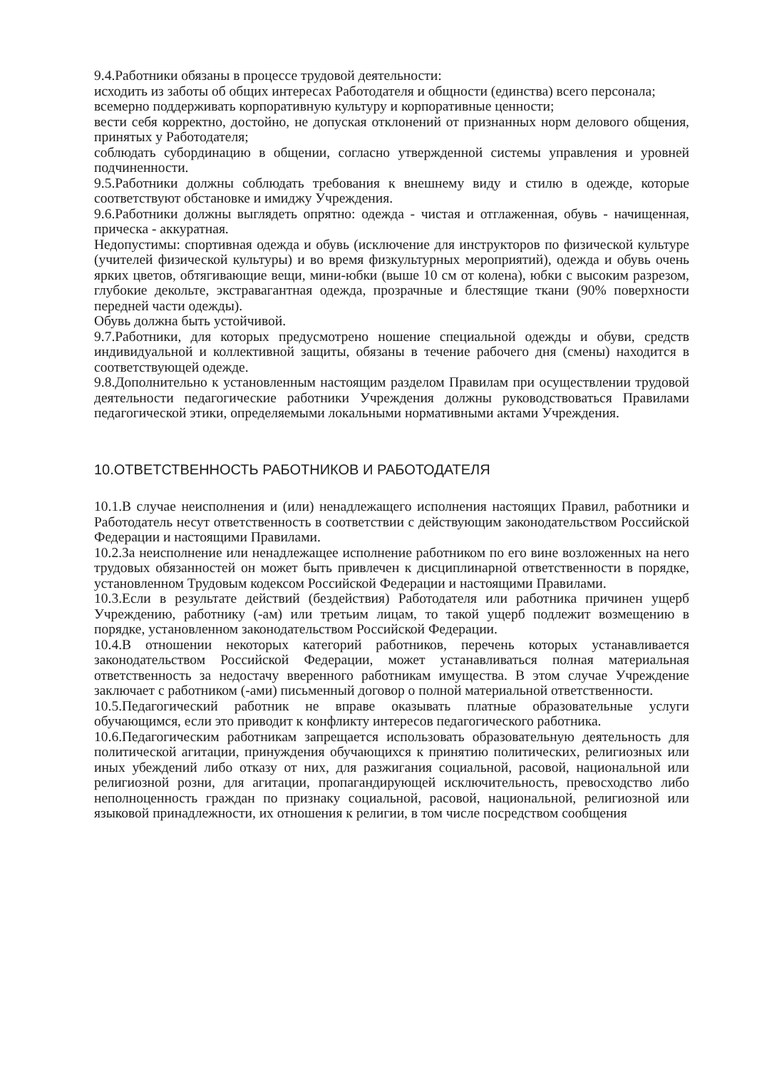9.4.Работники обязаны в процессе трудовой деятельности:
исходить из заботы об общих интересах Работодателя и общности (единства) всего персонала;
всемерно поддерживать корпоративную культуру и корпоративные ценности;
вести себя корректно, достойно, не допуская отклонений от признанных норм делового общения, принятых у Работодателя;
соблюдать субординацию в общении, согласно утвержденной системы управления и уровней подчиненности.
9.5.Работники должны соблюдать требования к внешнему виду и стилю в одежде, которые соответствуют обстановке и имиджу Учреждения.
9.6.Работники должны выглядеть опрятно: одежда - чистая и отглаженная, обувь - начищенная, прическа - аккуратная.
Недопустимы: спортивная одежда и обувь (исключение для инструкторов по физической культуре (учителей физической культуры) и во время физкультурных мероприятий), одежда и обувь очень ярких цветов, обтягивающие вещи, мини-юбки (выше 10 см от колена), юбки с высоким разрезом, глубокие декольте, экстравагантная одежда, прозрачные и блестящие ткани (90% поверхности передней части одежды).
Обувь должна быть устойчивой.
9.7.Работники, для которых предусмотрено ношение специальной одежды и обуви, средств индивидуальной и коллективной защиты, обязаны в течение рабочего дня (смены) находится в соответствующей одежде.
9.8.Дополнительно к установленным настоящим разделом Правилам при осуществлении трудовой деятельности педагогические работники Учреждения должны руководствоваться Правилами педагогической этики, определяемыми локальными нормативными актами Учреждения.
10.ОТВЕТСТВЕННОСТЬ РАБОТНИКОВ И РАБОТОДАТЕЛЯ
10.1.В случае неисполнения и (или) ненадлежащего исполнения настоящих Правил, работники и Работодатель несут ответственность в соответствии с действующим законодательством Российской Федерации и настоящими Правилами.
10.2.За неисполнение или ненадлежащее исполнение работником по его вине возложенных на него трудовых обязанностей он может быть привлечен к дисциплинарной ответственности в порядке, установленном Трудовым кодексом Российской Федерации и настоящими Правилами.
10.3.Если в результате действий (бездействия) Работодателя или работника причинен ущерб Учреждению, работнику (-ам) или третьим лицам, то такой ущерб подлежит возмещению в порядке, установленном законодательством Российской Федерации.
10.4.В отношении некоторых категорий работников, перечень которых устанавливается законодательством Российской Федерации, может устанавливаться полная материальная ответственность за недостачу вверенного работникам имущества. В этом случае Учреждение заключает с работником (-ами) письменный договор о полной материальной ответственности.
10.5.Педагогический работник не вправе оказывать платные образовательные услуги обучающимся, если это приводит к конфликту интересов педагогического работника.
10.6.Педагогическим работникам запрещается использовать образовательную деятельность для политической агитации, принуждения обучающихся к принятию политических, религиозных или иных убеждений либо отказу от них, для разжигания социальной, расовой, национальной или религиозной розни, для агитации, пропагандирующей исключительность, превосходство либо неполноценность граждан по признаку социальной, расовой, национальной, религиозной или языковой принадлежности, их отношения к религии, в том числе посредством сообщения